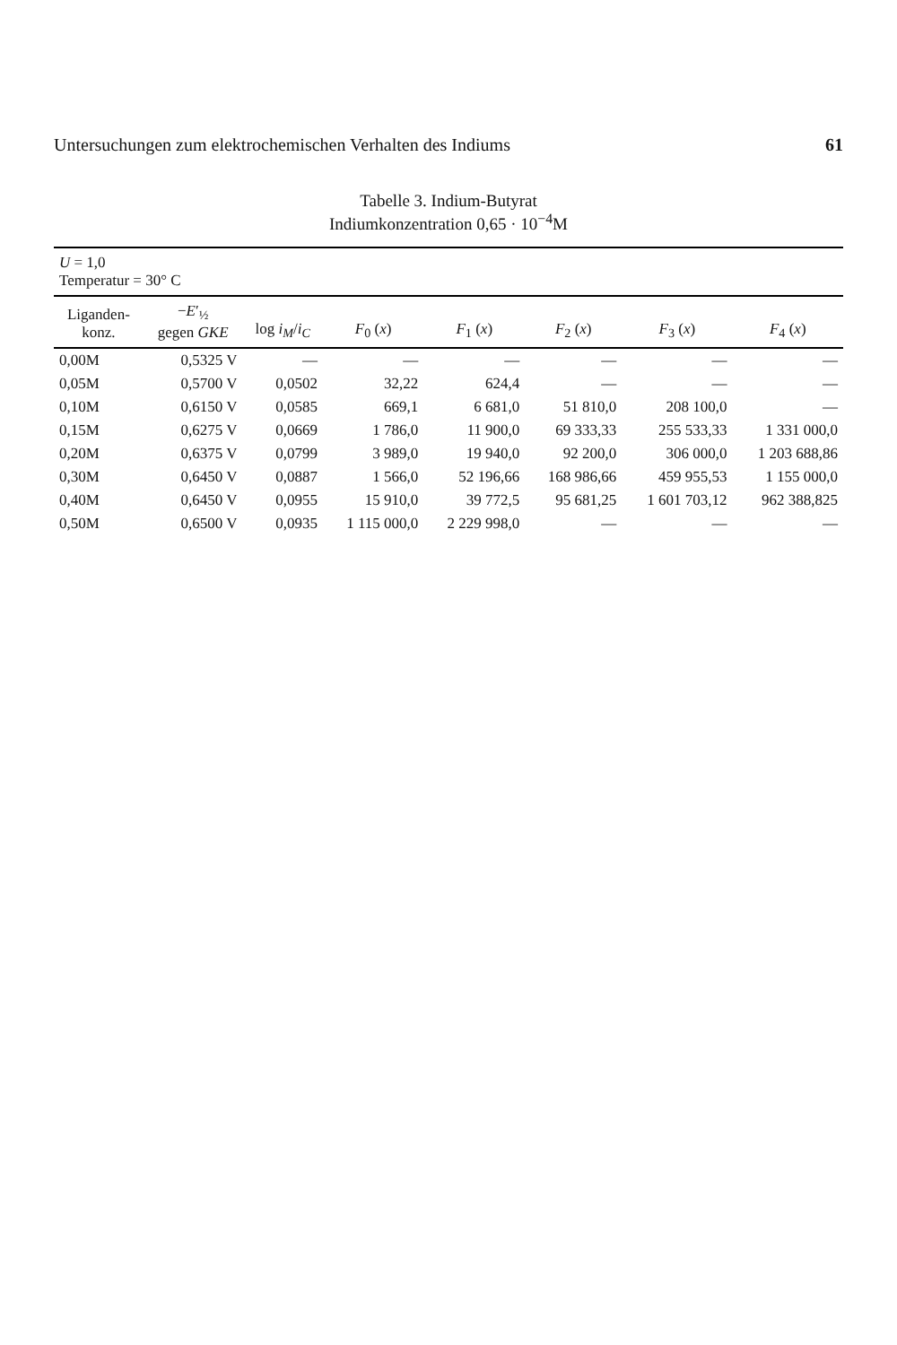Untersuchungen zum elektrochemischen Verhalten des Indiums 61
Tabelle 3. Indium-Butyrat
Indiumkonzentration 0,65 · 10<sup>−4</sup>M
| U = 1,0 Temperatur = 30° C | | | | | | | |
| --- | --- | --- | --- | --- | --- | --- | --- |
| Liganden- konz. | − E ′<sub>½</sub> gegen GKE | log i<sub>M</sub> / i<sub>C</sub> | F<sub>0</sub> ( x ) | F<sub>1</sub> ( x ) | F<sub>2</sub> ( x ) | F<sub>3</sub> ( x ) | F<sub>4</sub> ( x ) |
| 0,00M | 0,5325 V | — | — | — | — | — | — |
| 0,05M | 0,5700 V | 0,0502 | 32,22 | 624,4 | — | — | — |
| 0,10M | 0,6150 V | 0,0585 | 669,1 | 6 681,0 | 51 810,0 | 208 100,0 | — |
| 0,15M | 0,6275 V | 0,0669 | 1 786,0 | 11 900,0 | 69 333,33 | 255 533,33 | 1 331 000,0 |
| 0,20M | 0,6375 V | 0,0799 | 3 989,0 | 19 940,0 | 92 200,0 | 306 000,0 | 1 203 688,86 |
| 0,30M | 0,6450 V | 0,0887 | 1 566,0 | 52 196,66 | 168 986,66 | 459 955,53 | 1 155 000,0 |
| 0,40M | 0,6450 V | 0,0955 | 15 910,0 | 39 772,5 | 95 681,25 | 1 601 703,12 | 962 388,825 |
| 0,50M | 0,6500 V | 0,0935 | 1 115 000,0 | 2 229 998,0 | — | — | — |